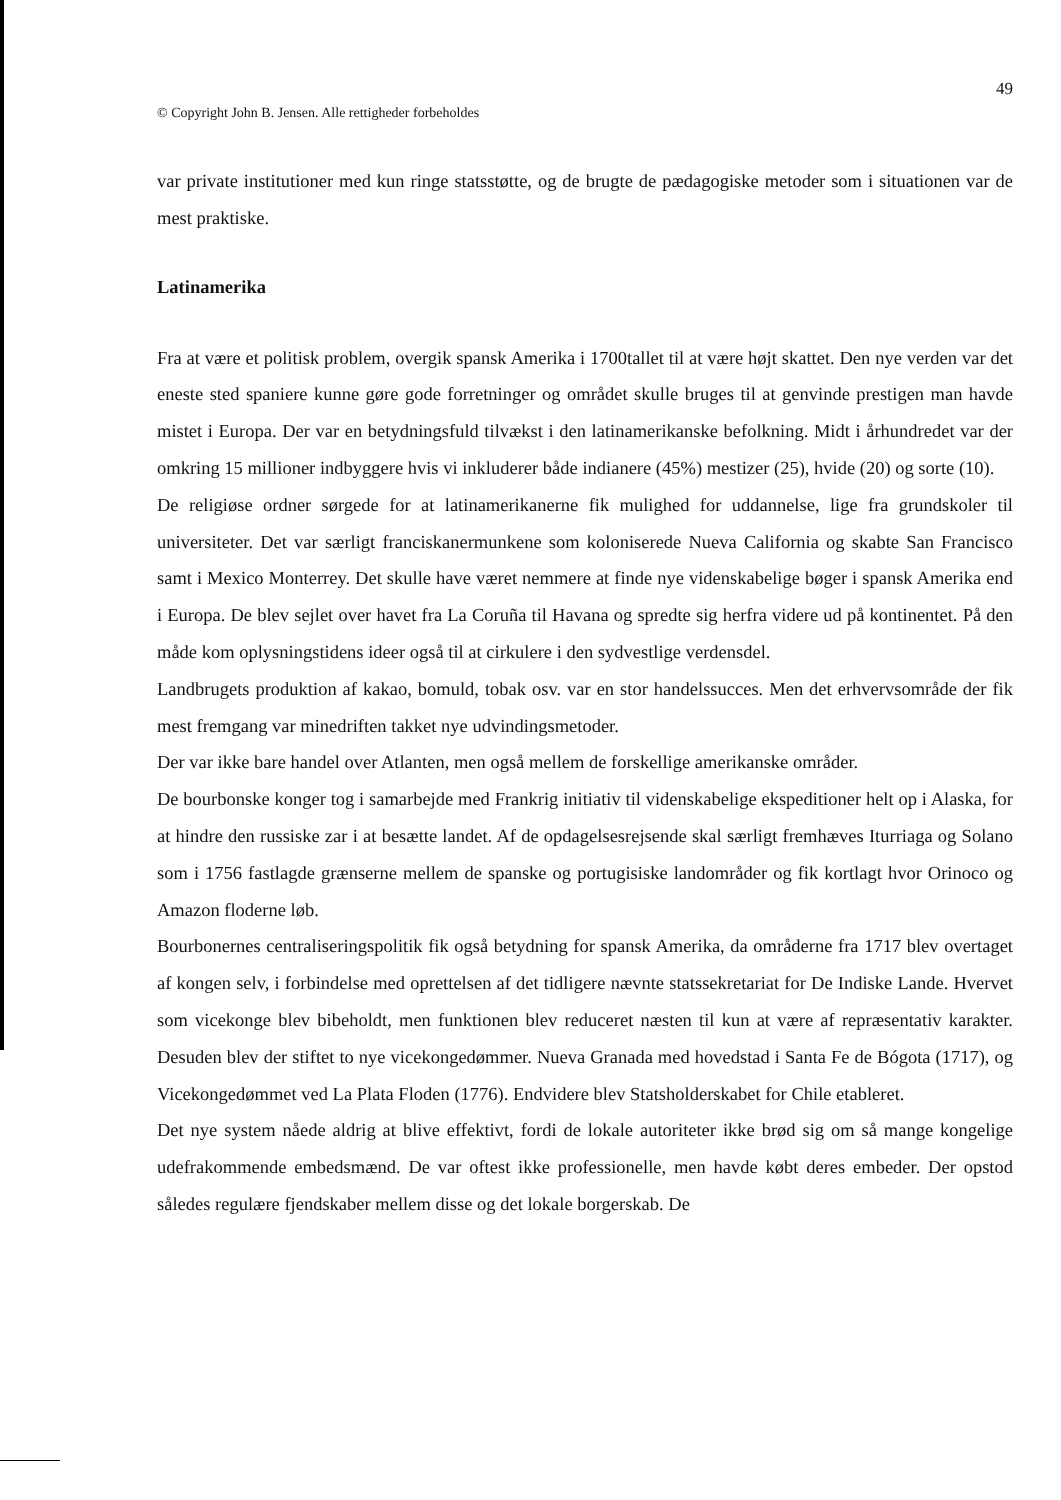© Copyright John B. Jensen. Alle rettigheder forbeholdes 49
var private institutioner med kun ringe statsstøtte, og de brugte de pædagogiske metoder som i situationen var de mest praktiske.
Latinamerika
Fra at være et politisk problem, overgik spansk Amerika i 1700tallet til at være højt skattet. Den nye verden var det eneste sted spaniere kunne gøre gode forretninger og området skulle bruges til at genvinde prestigen man havde mistet i Europa. Der var en betydningsfuld tilvækst i den latinamerikanske befolkning. Midt i århundredet var der omkring 15 millioner indbyggere hvis vi inkluderer både indianere (45%) mestizer (25), hvide (20) og sorte (10).
De religiøse ordner sørgede for at latinamerikanerne fik mulighed for uddannelse, lige fra grundskoler til universiteter. Det var særligt franciskanermunkene som koloniserede Nueva California og skabte San Francisco samt i Mexico Monterrey. Det skulle have været nemmere at finde nye videnskabelige bøger i spansk Amerika end i Europa. De blev sejlet over havet fra La Coruña til Havana og spredte sig herfra videre ud på kontinentet. På den måde kom oplysningstidens ideer også til at cirkulere i den sydvestlige verdensdel.
Landbrugets produktion af kakao, bomuld, tobak osv. var en stor handelssucces. Men det erhvervsområde der fik mest fremgang var minedriften takket nye udvindingsmetoder.
Der var ikke bare handel over Atlanten, men også mellem de forskellige amerikanske områder.
De bourbonske konger tog i samarbejde med Frankrig initiativ til videnskabelige ekspeditioner helt op i Alaska, for at hindre den russiske zar i at besætte landet. Af de opdagelsesrejsende skal særligt fremhæves Iturriaga og Solano som i 1756 fastlagde grænserne mellem de spanske og portugisiske landområder og fik kortlagt hvor Orinoco og Amazon floderne løb.
Bourbonernes centraliseringspolitik fik også betydning for spansk Amerika, da områderne fra 1717 blev overtaget af kongen selv, i forbindelse med oprettelsen af det tidligere nævnte statssekretariat for De Indiske Lande. Hvervet som vicekonge blev bibeholdt, men funktionen blev reduceret næsten til kun at være af repræsentativ karakter. Desuden blev der stiftet to nye vicekongedømmer. Nueva Granada med hovedstad i Santa Fe de Bógota (1717), og Vicekongedømmet ved La Plata Floden (1776). Endvidere blev Statsholderskabet for Chile etableret.
Det nye system nåede aldrig at blive effektivt, fordi de lokale autoriteter ikke brød sig om så mange kongelige udefrakommende embedsmænd. De var oftest ikke professionelle, men havde købt deres embeder. Der opstod således regulære fjendskaber mellem disse og det lokale borgerskab. De